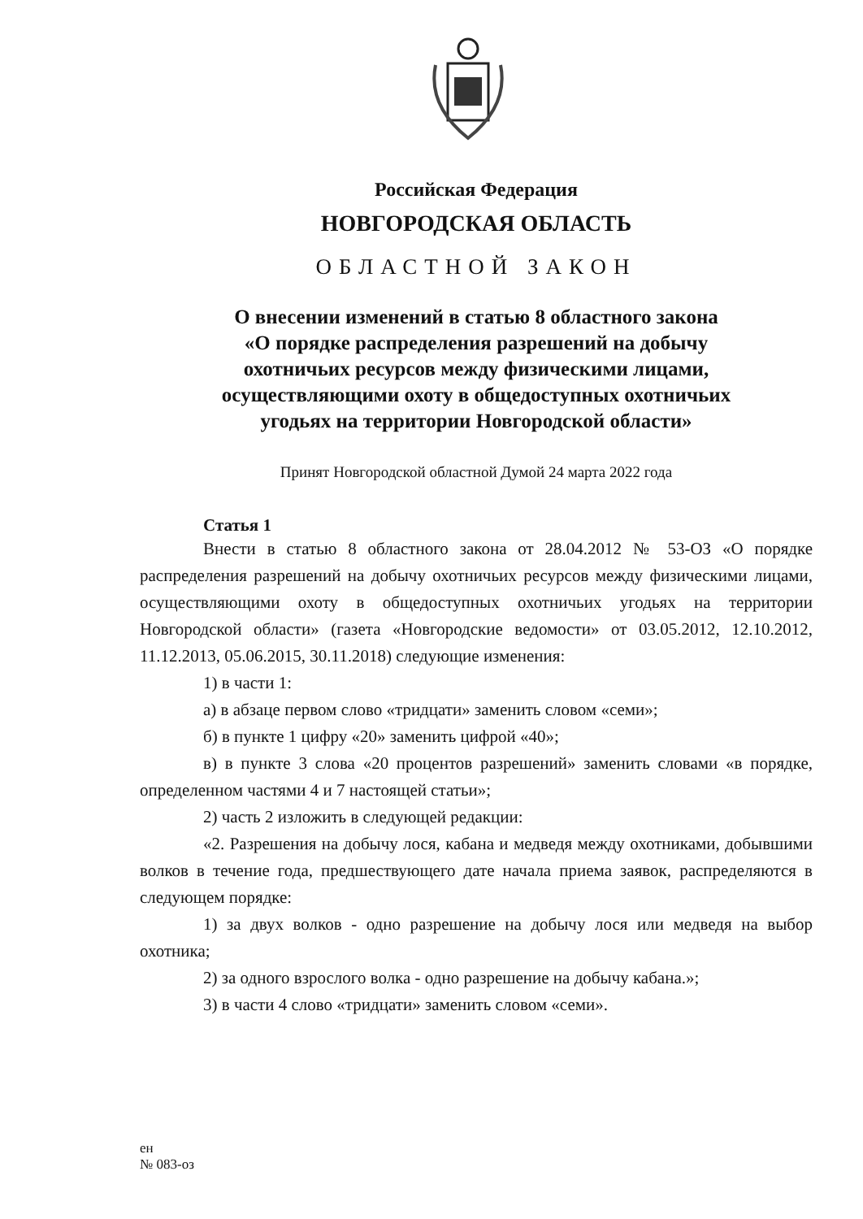Российская Федерация
НОВГОРОДСКАЯ ОБЛАСТЬ
ОБЛАСТНОЙ ЗАКОН
О внесении изменений в статью 8 областного закона
«О порядке распределения разрешений на добычу
охотничьих ресурсов между физическими лицами,
осуществляющими охоту в общедоступных охотничьих
угодьях на территории Новгородской области»
Принят Новгородской областной Думой 24 марта 2022 года
Статья 1
Внести в статью 8 областного закона от 28.04.2012 № 53-ОЗ «О порядке распределения разрешений на добычу охотничьих ресурсов между физическими лицами, осуществляющими охоту в общедоступных охотничьих угодьях на территории Новгородской области» (газета «Новгородские ведомости» от 03.05.2012, 12.10.2012, 11.12.2013, 05.06.2015, 30.11.2018) следующие изменения:
1) в части 1:
а) в абзаце первом слово «тридцати» заменить словом «семи»;
б) в пункте 1 цифру «20» заменить цифрой «40»;
в) в пункте 3 слова «20 процентов разрешений» заменить словами «в порядке, определенном частями 4 и 7 настоящей статьи»;
2) часть 2 изложить в следующей редакции:
«2. Разрешения на добычу лося, кабана и медведя между охотниками, добывшими волков в течение года, предшествующего дате начала приема заявок, распределяются в следующем порядке:
1) за двух волков - одно разрешение на добычу лося или медведя на выбор охотника;
2) за одного взрослого волка - одно разрешение на добычу кабана.»;
3) в части 4 слово «тридцати» заменить словом «семи».
ен
№ 083-оз